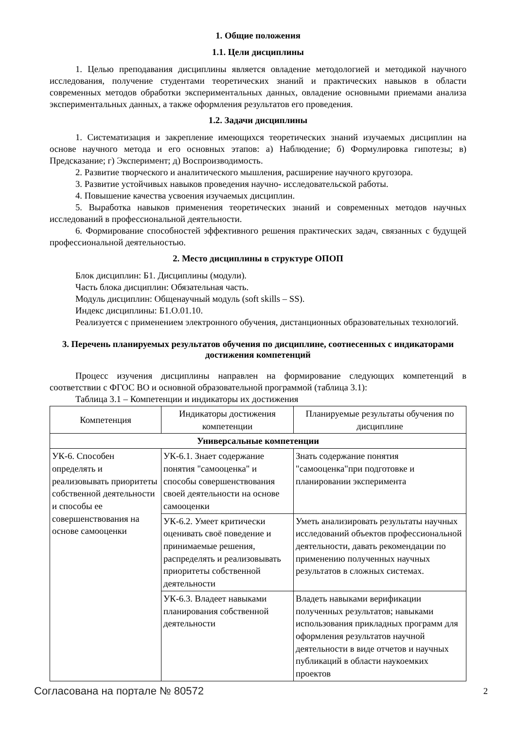1. Общие положения
1.1. Цели дисциплины
1. Целью преподавания дисциплины является овладение методологией и методикой научного исследования, получение студентами теоретических знаний и практических навыков в области современных методов обработки экспериментальных данных, овладение основными приемами анализа экспериментальных данных, а также оформления результатов его проведения.
1.2. Задачи дисциплины
1. Систематизация и закрепление имеющихся теоретических знаний изучаемых дисциплин на основе научного метода и его основных этапов: а) Наблюдение; б) Формулировка гипотезы; в) Предсказание; г) Эксперимент; д) Воспроизводимость.
2. Развитие творческого и аналитического мышления, расширение научного кругозора.
3. Развитие устойчивых навыков проведения научно- исследовательской работы.
4. Повышение качества усвоения изучаемых дисциплин.
5. Выработка навыков применения теоретических знаний и современных методов научных исследований в профессиональной деятельности.
6. Формирование способностей эффективного решения практических задач, связанных с будущей профессиональной деятельностью.
2. Место дисциплины в структуре ОПОП
Блок дисциплин: Б1. Дисциплины (модули).
Часть блока дисциплин: Обязательная часть.
Модуль дисциплин: Общенаучный модуль (soft skills – SS).
Индекс дисциплины: Б1.О.01.10.
Реализуется с применением электронного обучения, дистанционных образовательных технологий.
3. Перечень планируемых результатов обучения по дисциплине, соотнесенных с индикаторами достижения компетенций
Процесс изучения дисциплины направлен на формирование следующих компетенций в соответствии с ФГОС ВО и основной образовательной программой (таблица 3.1):
Таблица 3.1 – Компетенции и индикаторы их достижения
| Компетенция | Индикаторы достижения компетенции | Планируемые результаты обучения по дисциплине |
| --- | --- | --- |
| Универсальные компетенции | | |
| УК-6. Способен определять и реализовывать приоритеты собственной деятельности и способы ее совершенствования на основе самооценки | УК-6.1. Знает содержание понятия "самооценка" и способы совершенствования своей деятельности на основе самооценки | Знать содержание понятия "самооценка"при подготовке и планировании эксперимента |
| | УК-6.2. Умеет критически оценивать своё поведение и принимаемые решения, распределять и реализовывать приоритеты собственной деятельности | Уметь анализировать результаты научных исследований объектов профессиональной деятельности, давать рекомендации по применению полученных научных результатов в сложных системах. |
| | УК-6.3. Владеет навыками планирования собственной деятельности | Владеть навыками верификации полученных результатов; навыками использования прикладных программ для оформления результатов научной деятельности в виде отчетов и научных публикаций в области наукоемких проектов |
Согласована на портале № 80572 2